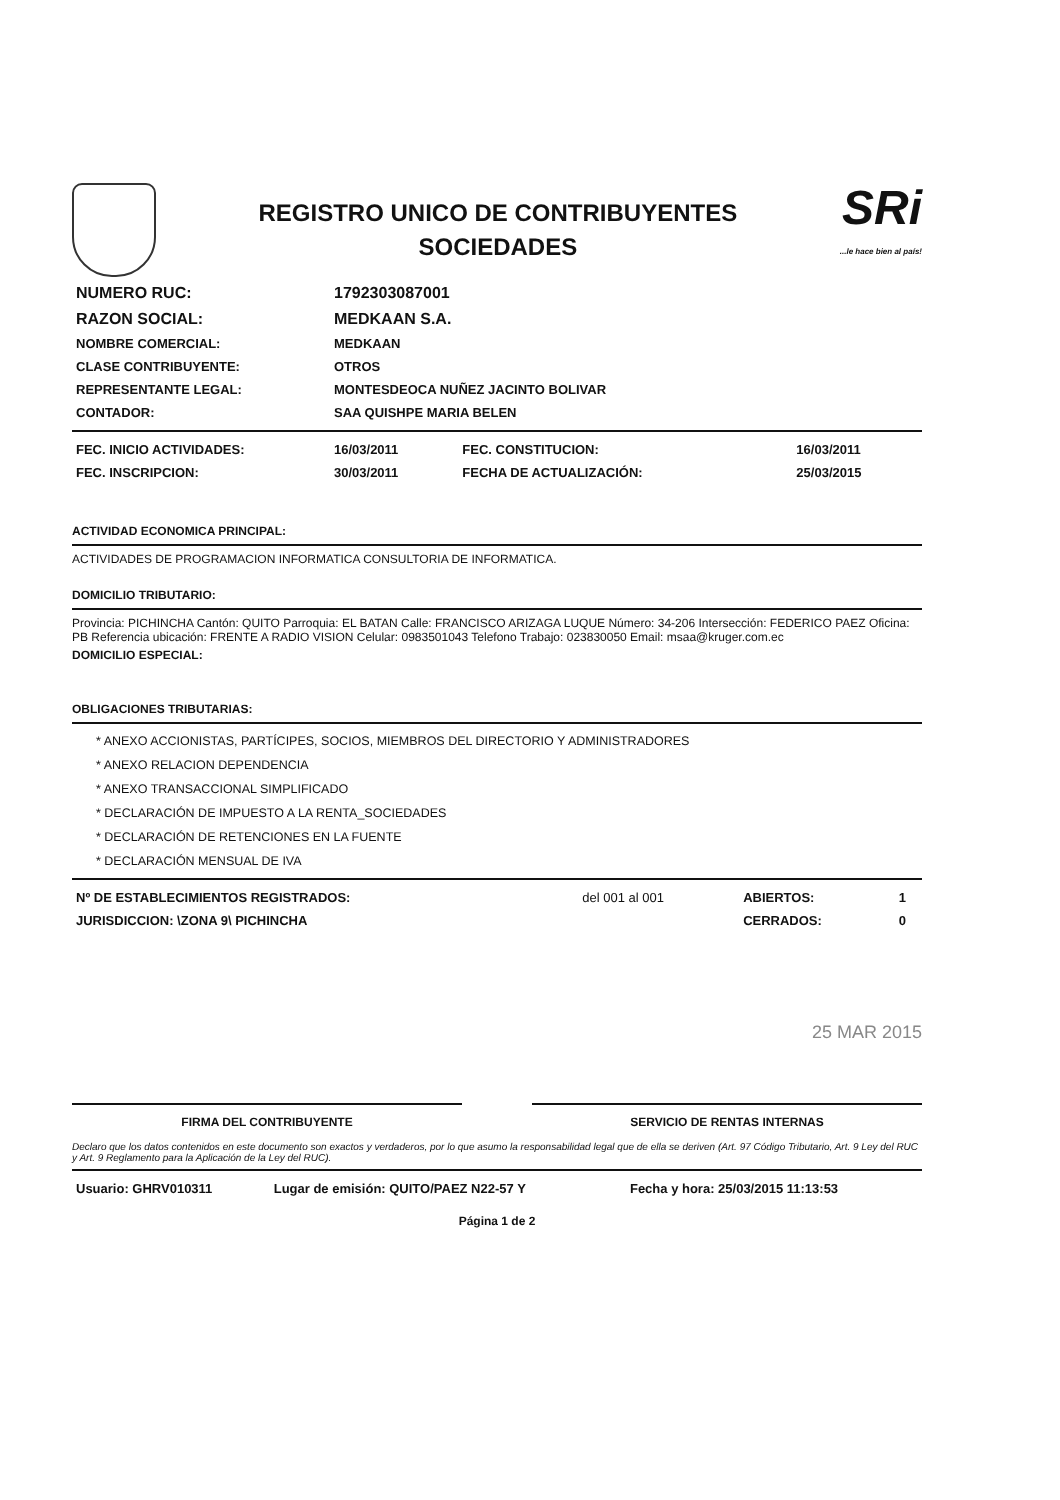REGISTRO UNICO DE CONTRIBUYENTES
SOCIEDADES
SRi...le hace bien al país!
| NUMERO RUC: | 1792303087001 |
| RAZON SOCIAL: | MEDKAAN S.A. |
| NOMBRE COMERCIAL: | MEDKAAN |
| CLASE CONTRIBUYENTE: | OTROS |
| REPRESENTANTE LEGAL: | MONTESDEOCA NUÑEZ JACINTO BOLIVAR |
| CONTADOR: | SAA QUISHPE MARIA BELEN |
| FEC. INICIO ACTIVIDADES: | 16/03/2011 | FEC. CONSTITUCION: | 16/03/2011 |
| FEC. INSCRIPCION: | 30/03/2011 | FECHA DE ACTUALIZACIÓN: | 25/03/2015 |
ACTIVIDAD ECONOMICA PRINCIPAL:
ACTIVIDADES DE PROGRAMACION INFORMATICA CONSULTORIA DE INFORMATICA.
DOMICILIO TRIBUTARIO:
Provincia: PICHINCHA Cantón: QUITO Parroquia: EL BATAN Calle: FRANCISCO ARIZAGA LUQUE Número: 34-206 Intersección: FEDERICO PAEZ Oficina: PB Referencia ubicación: FRENTE A RADIO VISION Celular: 0983501043 Telefono Trabajo: 023830050 Email: msaa@kruger.com.ec
DOMICILIO ESPECIAL:
OBLIGACIONES TRIBUTARIAS:
* ANEXO ACCIONISTAS, PARTÍCIPES, SOCIOS, MIEMBROS DEL DIRECTORIO Y ADMINISTRADORES
* ANEXO RELACION DEPENDENCIA
* ANEXO TRANSACCIONAL SIMPLIFICADO
* DECLARACIÓN DE IMPUESTO A LA RENTA_SOCIEDADES
* DECLARACIÓN DE RETENCIONES EN LA FUENTE
* DECLARACIÓN MENSUAL DE IVA
| Nº DE ESTABLECIMIENTOS REGISTRADOS: | del 001 al 001 | ABIERTOS: | 1 |
| JURISDICCION: \ZONA 9\ PICHINCHA | | CERRADOS: | 0 |
25 MAR 2015
FIRMA DEL CONTRIBUYENTE SERVICIO DE RENTAS INTERNAS
Declaro que los datos contenidos en este documento son exactos y verdaderos, por lo que asumo la responsabilidad legal que de ella se deriven (Art. 97 Código Tributario, Art. 9 Ley del RUC y Art. 9 Reglamento para la Aplicación de la Ley del RUC).
| Usuario: GHRV010311 | Lugar de emisión: QUITO/PAEZ N22-57 Y | Fecha y hora: 25/03/2015 11:13:53 |
Página 1 de 2